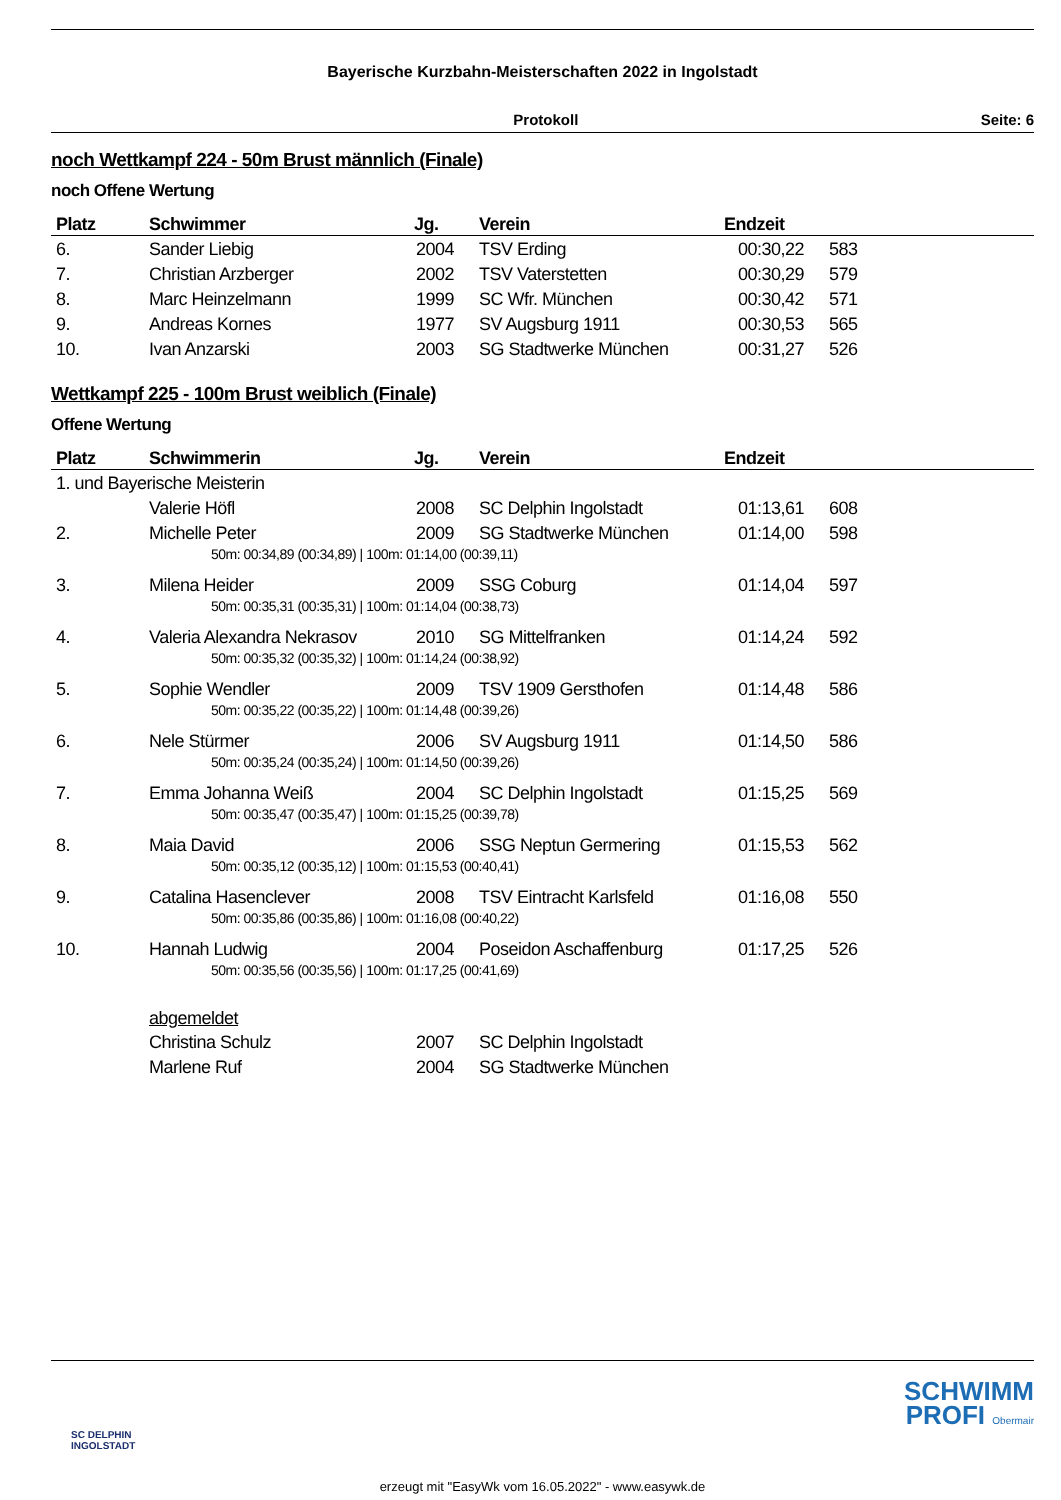Bayerische Kurzbahn-Meisterschaften 2022 in Ingolstadt
Protokoll Seite: 6
noch Wettkampf 224 - 50m Brust männlich (Finale)
noch Offene Wertung
| Platz | Schwimmer | Jg. | Verein | Endzeit | |
| --- | --- | --- | --- | --- | --- |
| 6. | Sander Liebig | 2004 | TSV Erding | 00:30,22 | 583 |
| 7. | Christian Arzberger | 2002 | TSV Vaterstetten | 00:30,29 | 579 |
| 8. | Marc Heinzelmann | 1999 | SC Wfr. München | 00:30,42 | 571 |
| 9. | Andreas Kornes | 1977 | SV Augsburg 1911 | 00:30,53 | 565 |
| 10. | Ivan Anzarski | 2003 | SG Stadtwerke München | 00:31,27 | 526 |
Wettkampf 225 - 100m Brust weiblich (Finale)
Offene Wertung
| Platz | Schwimmerin | Jg. | Verein | Endzeit | |
| --- | --- | --- | --- | --- | --- |
| 1. und Bayerische Meisterin | | | | | |
| | Valerie Höfl | 2008 | SC Delphin Ingolstadt | 01:13,61 | 608 |
| 2. | Michelle Peter | 2009 | SG Stadtwerke München | 01:14,00 | 598 |
| 50m: 00:34,89 (00:34,89) / 100m: 01:14,00 (00:39,11) | | | | | |
| 3. | Milena Heider | 2009 | SSG Coburg | 01:14,04 | 597 |
| 50m: 00:35,31 (00:35,31) / 100m: 01:14,04 (00:38,73) | | | | | |
| 4. | Valeria Alexandra Nekrasov | 2010 | SG Mittelfranken | 01:14,24 | 592 |
| 50m: 00:35,32 (00:35,32) / 100m: 01:14,24 (00:38,92) | | | | | |
| 5. | Sophie Wendler | 2009 | TSV 1909 Gersthofen | 01:14,48 | 586 |
| 50m: 00:35,22 (00:35,22) / 100m: 01:14,48 (00:39,26) | | | | | |
| 6. | Nele Stürmer | 2006 | SV Augsburg 1911 | 01:14,50 | 586 |
| 50m: 00:35,24 (00:35,24) / 100m: 01:14,50 (00:39,26) | | | | | |
| 7. | Emma Johanna Weiß | 2004 | SC Delphin Ingolstadt | 01:15,25 | 569 |
| 50m: 00:35,47 (00:35,47) / 100m: 01:15,25 (00:39,78) | | | | | |
| 8. | Maia David | 2006 | SSG Neptun Germering | 01:15,53 | 562 |
| 50m: 00:35,12 (00:35,12) / 100m: 01:15,53 (00:40,41) | | | | | |
| 9. | Catalina Hasenclever | 2008 | TSV Eintracht Karlsfeld | 01:16,08 | 550 |
| 50m: 00:35,86 (00:35,86) / 100m: 01:16,08 (00:40,22) | | | | | |
| 10. | Hannah Ludwig | 2004 | Poseidon Aschaffenburg | 01:17,25 | 526 |
| 50m: 00:35,56 (00:35,56) / 100m: 01:17,25 (00:41,69) | | | | | |
| | abgemeldet | | | | |
| | Christina Schulz | 2007 | SC Delphin Ingolstadt | | |
| | Marlene Ruf | 2004 | SG Stadtwerke München | | |
SC DELPHIN
INGOLSTADT
SCHWIMM
PROFI Obermair
erzeugt mit "EasyWk vom 16.05.2022" - www.easywk.de